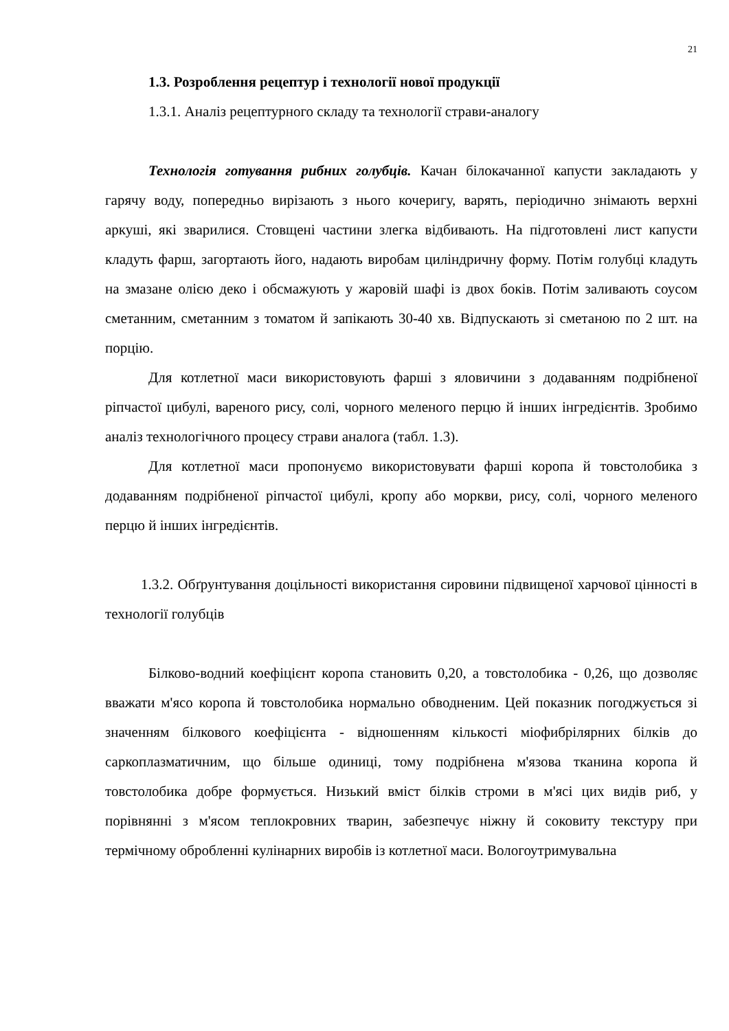21
1.3. Розроблення рецептур і технології нової продукції
1.3.1. Аналіз рецептурного складу та технології страви-аналогу
Технологія готування рибних голубців. Качан білокачанної капусти закладають у гарячу воду, попередньо вирізають з нього кочеригу, варять, періодично знімають верхні аркуші, які зварилися. Стовщені частини злегка відбивають. На підготовлені лист капусти кладуть фарш, загортають його, надають виробам циліндричну форму. Потім голубці кладуть на змазане олією деко і обсмажують у жаровій шафі із двох боків. Потім заливають соусом сметанним, сметанним з томатом й запікають 30-40 хв. Відпускають зі сметаною по 2 шт. на порцію.
Для котлетної маси використовують фарші з яловичини з додаванням подрібненої ріпчастої цибулі, вареного рису, солі, чорного меленого перцю й інших інгредієнтів. Зробимо аналіз технологічного процесу страви аналога (табл. 1.3).
Для котлетної маси пропонуємо використовувати фарші коропа й товстолобика з додаванням подрібненої ріпчастої цибулі, кропу або моркви, рису, солі, чорного меленого перцю й інших інгредієнтів.
1.3.2. Обґрунтування доцільності використання сировини підвищеної харчової цінності в технології голубців
Білково-водний коефіцієнт коропа становить 0,20, а товстолобика - 0,26, що дозволяє вважати м'ясо коропа й товстолобика нормально обводненим. Цей показник погоджується зі значенням білкового коефіцієнта - відношенням кількості міофибрілярних білків до саркоплазматичним, що більше одиниці, тому подрібнена м'язова тканина коропа й товстолобика добре формується. Низький вміст білків строми в м'ясі цих видів риб, у порівнянні з м'ясом теплокровних тварин, забезпечує ніжну й соковиту текстуру при термічному обробленні кулінарних виробів із котлетної маси. Вологоутримувальна